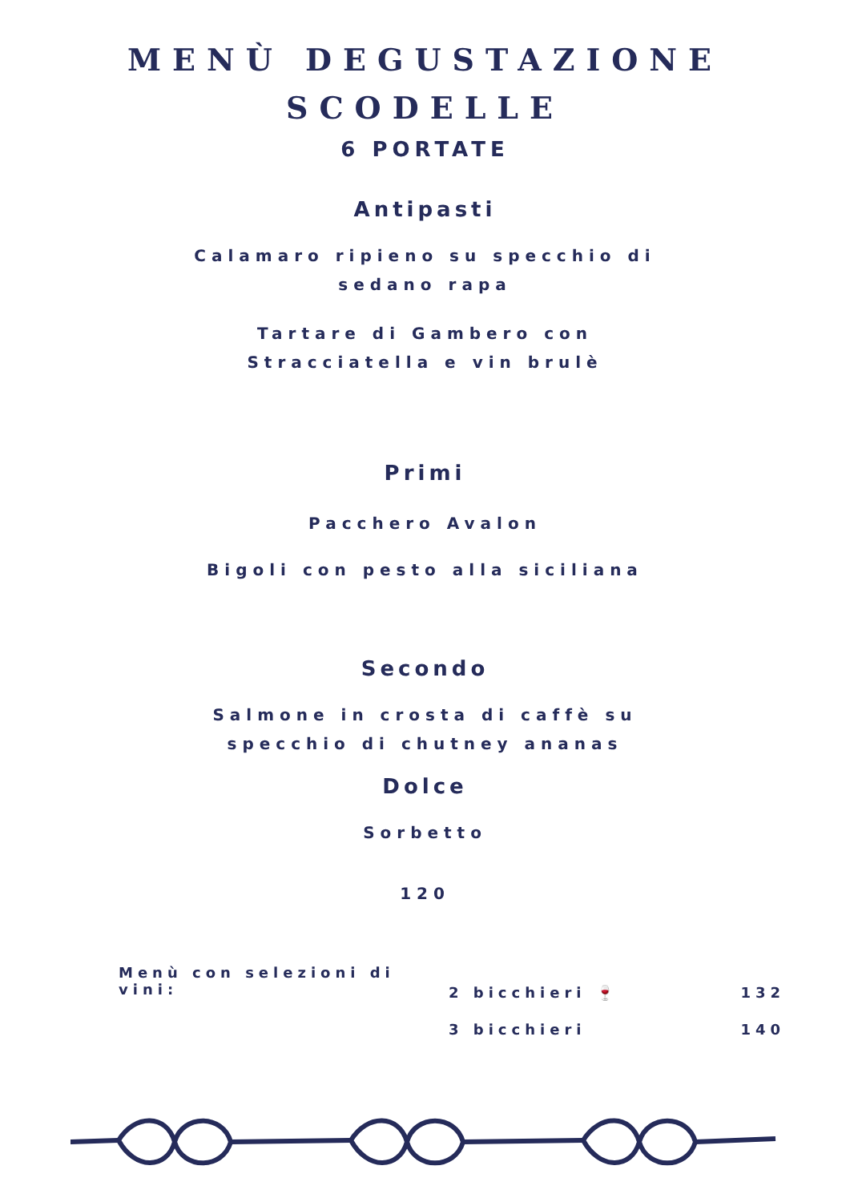MENÙ DEGUSTAZIONE
SCODELLE
6 PORTATE
Antipasti
Calamaro ripieno su specchio di sedano rapa
Tartare di Gambero con Stracciatella e vin brulè
Primi
Pacchero Avalon
Bigoli con pesto alla siciliana
Secondo
Salmone in crosta di caffè su specchio di chutney ananas
Dolce
Sorbetto
120
Menù con selezioni di vini:
2 bicchieri 🍷 132
3 bicchieri 140